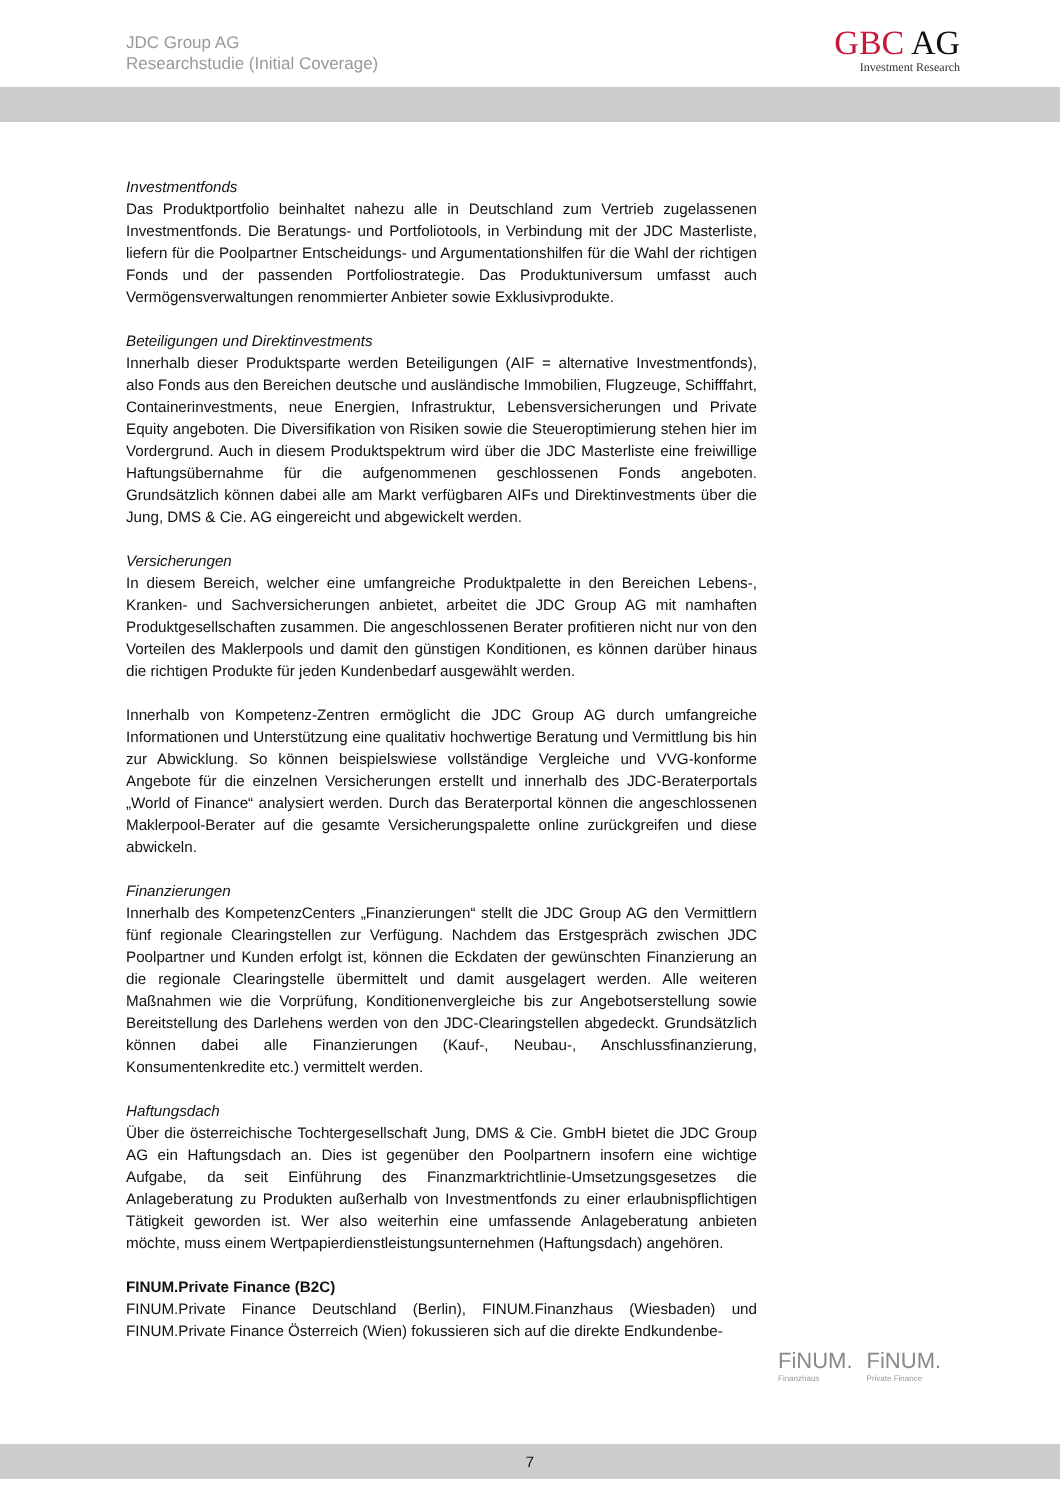JDC Group AG
Researchstudie (Initial Coverage)
GBC AG
Investment Research
Investmentfonds
Das Produktportfolio beinhaltet nahezu alle in Deutschland zum Vertrieb zugelassenen Investmentfonds. Die Beratungs- und Portfoliotools, in Verbindung mit der JDC Masterliste, liefern für die Poolpartner Entscheidungs- und Argumentationshilfen für die Wahl der richtigen Fonds und der passenden Portfoliostrategie. Das Produktuniversum umfasst auch Vermögensverwaltungen renommierter Anbieter sowie Exklusivprodukte.
Beteiligungen und Direktinvestments
Innerhalb dieser Produktsparte werden Beteiligungen (AIF = alternative Investmentfonds), also Fonds aus den Bereichen deutsche und ausländische Immobilien, Flugzeuge, Schifffahrt, Containerinvestments, neue Energien, Infrastruktur, Lebensversicherungen und Private Equity angeboten. Die Diversifikation von Risiken sowie die Steueroptimierung stehen hier im Vordergrund. Auch in diesem Produktspektrum wird über die JDC Masterliste eine freiwillige Haftungsübernahme für die aufgenommenen geschlossenen Fonds angeboten. Grundsätzlich können dabei alle am Markt verfügbaren AIFs und Direktinvestments über die Jung, DMS & Cie. AG eingereicht und abgewickelt werden.
Versicherungen
In diesem Bereich, welcher eine umfangreiche Produktpalette in den Bereichen Lebens-, Kranken- und Sachversicherungen anbietet, arbeitet die JDC Group AG mit namhaften Produktgesellschaften zusammen. Die angeschlossenen Berater profitieren nicht nur von den Vorteilen des Maklerpools und damit den günstigen Konditionen, es können darüber hinaus die richtigen Produkte für jeden Kundenbedarf ausgewählt werden.
Innerhalb von Kompetenz-Zentren ermöglicht die JDC Group AG durch umfangreiche Informationen und Unterstützung eine qualitativ hochwertige Beratung und Vermittlung bis hin zur Abwicklung. So können beispielswiese vollständige Vergleiche und VVG-konforme Angebote für die einzelnen Versicherungen erstellt und innerhalb des JDC-Beraterportals „World of Finance“ analysiert werden. Durch das Beraterportal können die angeschlossenen Maklerpool-Berater auf die gesamte Versicherungspalette online zurückgreifen und diese abwickeln.
Finanzierungen
Innerhalb des KompetenzCenters „Finanzierungen“ stellt die JDC Group AG den Vermittlern fünf regionale Clearingstellen zur Verfügung. Nachdem das Erstgespräch zwischen JDC Poolpartner und Kunden erfolgt ist, können die Eckdaten der gewünschten Finanzierung an die regionale Clearingstelle übermittelt und damit ausgelagert werden. Alle weiteren Maßnahmen wie die Vorprüfung, Konditionenvergleiche bis zur Angebotserstellung sowie Bereitstellung des Darlehens werden von den JDC-Clearingstellen abgedeckt. Grundsätzlich können dabei alle Finanzierungen (Kauf-, Neubau-, Anschlussfinanzierung, Konsumentenkredite etc.) vermittelt werden.
Haftungsdach
Über die österreichische Tochtergesellschaft Jung, DMS & Cie. GmbH bietet die JDC Group AG ein Haftungsdach an. Dies ist gegenüber den Poolpartnern insofern eine wichtige Aufgabe, da seit Einführung des Finanzmarktrichtlinie-Umsetzungsgesetzes die Anlageberatung zu Produkten außerhalb von Investmentfonds zu einer erlaubnispflichtigen Tätigkeit geworden ist. Wer also weiterhin eine umfassende Anlageberatung anbieten möchte, muss einem Wertpapierdienstleistungsunternehmen (Haftungsdach) angehören.
FINUM.Private Finance (B2C)
FINUM.Private Finance Deutschland (Berlin), FINUM.Finanzhaus (Wiesbaden) und FINUM.Private Finance Österreich (Wien) fokussieren sich auf die direkte Endkundenbe-
FiNUM. Finanzhaus
FiNUM. Private Finance
7